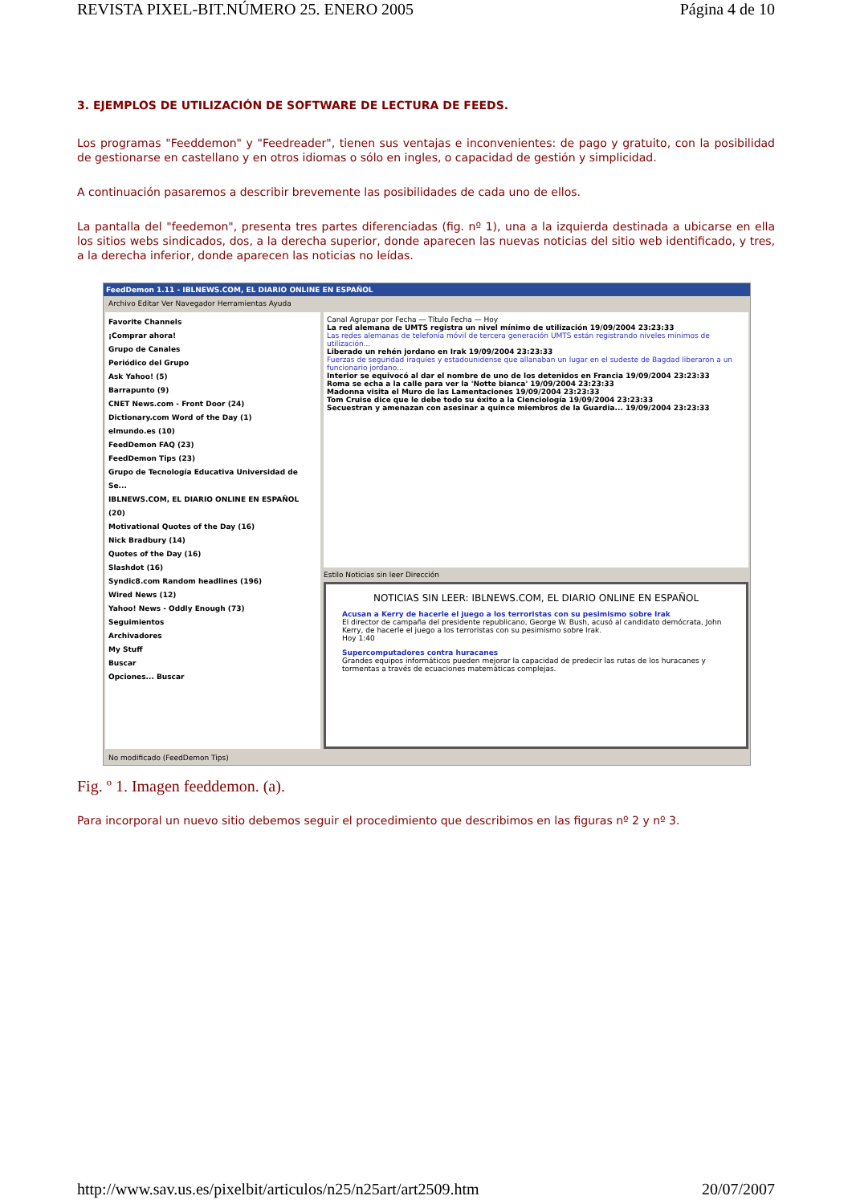REVISTA PIXEL-BIT.NÚMERO 25. ENERO 2005 Página 4 de 10
3. EJEMPLOS DE UTILIZACIÓN DE SOFTWARE DE LECTURA DE FEEDS.
Los programas "Feeddemon" y "Feedreader", tienen sus ventajas e inconvenientes: de pago y gratuito, con la posibilidad de gestionarse en castellano y en otros idiomas o sólo en ingles, o capacidad de gestión y simplicidad.
A continuación pasaremos a describir brevemente las posibilidades de cada uno de ellos.
La pantalla del "feedemon", presenta tres partes diferenciadas (fig. nº 1), una a la izquierda destinada a ubicarse en ella los sitios webs sindicados, dos, a la derecha superior, donde aparecen las nuevas noticias del sitio web identificado, y tres, a la derecha inferior, donde aparecen las noticias no leídas.
FeedDemon 1.11 - IBLNEWS.COM, EL DIARIO ONLINE EN ESPAÑOL
Archivo Editar Ver Navegador Herramientas Ayuda
Favorite Channels
¡Comprar ahora!
Grupo de Canales
Periódico del Grupo
Ask Yahoo! (5)
Barrapunto (9)
CNET News.com - Front Door (24)
Dictionary.com Word of the Day (1)
elmundo.es (10)
FeedDemon FAQ (23)
FeedDemon Tips (23)
Grupo de Tecnología Educativa Universidad de Se...
IBLNEWS.COM, EL DIARIO ONLINE EN ESPAÑOL (20)
Motivational Quotes of the Day (16)
Nick Bradbury (14)
Quotes of the Day (16)
Slashdot (16)
Syndic8.com Random headlines (196)
Wired News (12)
Yahoo! News - Oddly Enough (73)
Seguimientos
Archivadores
My Stuff
Buscar
Opciones... Buscar
Canal Agrupar por Fecha — Título Fecha — Hoy
La red alemana de UMTS registra un nivel mínimo de utilización 19/09/2004 23:23:33
Las redes alemanas de telefonía móvil de tercera generación UMTS están registrando niveles mínimos de utilización...
Liberado un rehén jordano en Irak 19/09/2004 23:23:33
Fuerzas de seguridad iraquíes y estadounidense que allanaban un lugar en el sudeste de Bagdad liberaron a un funcionario jordano...
Interior se equivocó al dar el nombre de uno de los detenidos en Francia 19/09/2004 23:23:33
Roma se echa a la calle para ver la 'Notte bianca' 19/09/2004 23:23:33
Madonna visita el Muro de las Lamentaciones 19/09/2004 23:23:33
Tom Cruise dice que le debe todo su éxito a la Cienciología 19/09/2004 23:23:33
Secuestran y amenazan con asesinar a quince miembros de la Guardia... 19/09/2004 23:23:33
Estilo Noticias sin leer Dirección
NOTICIAS SIN LEER: IBLNEWS.COM, EL DIARIO ONLINE EN ESPAÑOL
Acusan a Kerry de hacerle el juego a los terroristas con su pesimismo sobre Irak
El director de campaña del presidente republicano, George W. Bush, acusó al candidato demócrata, John Kerry, de hacerle el juego a los terroristas con su pesimismo sobre Irak.
Hoy 1:40
Supercomputadores contra huracanes
Grandes equipos informáticos pueden mejorar la capacidad de predecir las rutas de los huracanes y tormentas a través de ecuaciones matemáticas complejas.
No modificado (FeedDemon Tips)
Fig. º 1. Imagen feeddemon. (a).
Para incorporal un nuevo sitio debemos seguir el procedimiento que describimos en las figuras nº 2 y nº 3.
http://www.sav.us.es/pixelbit/articulos/n25/n25art/art2509.htm 20/07/2007